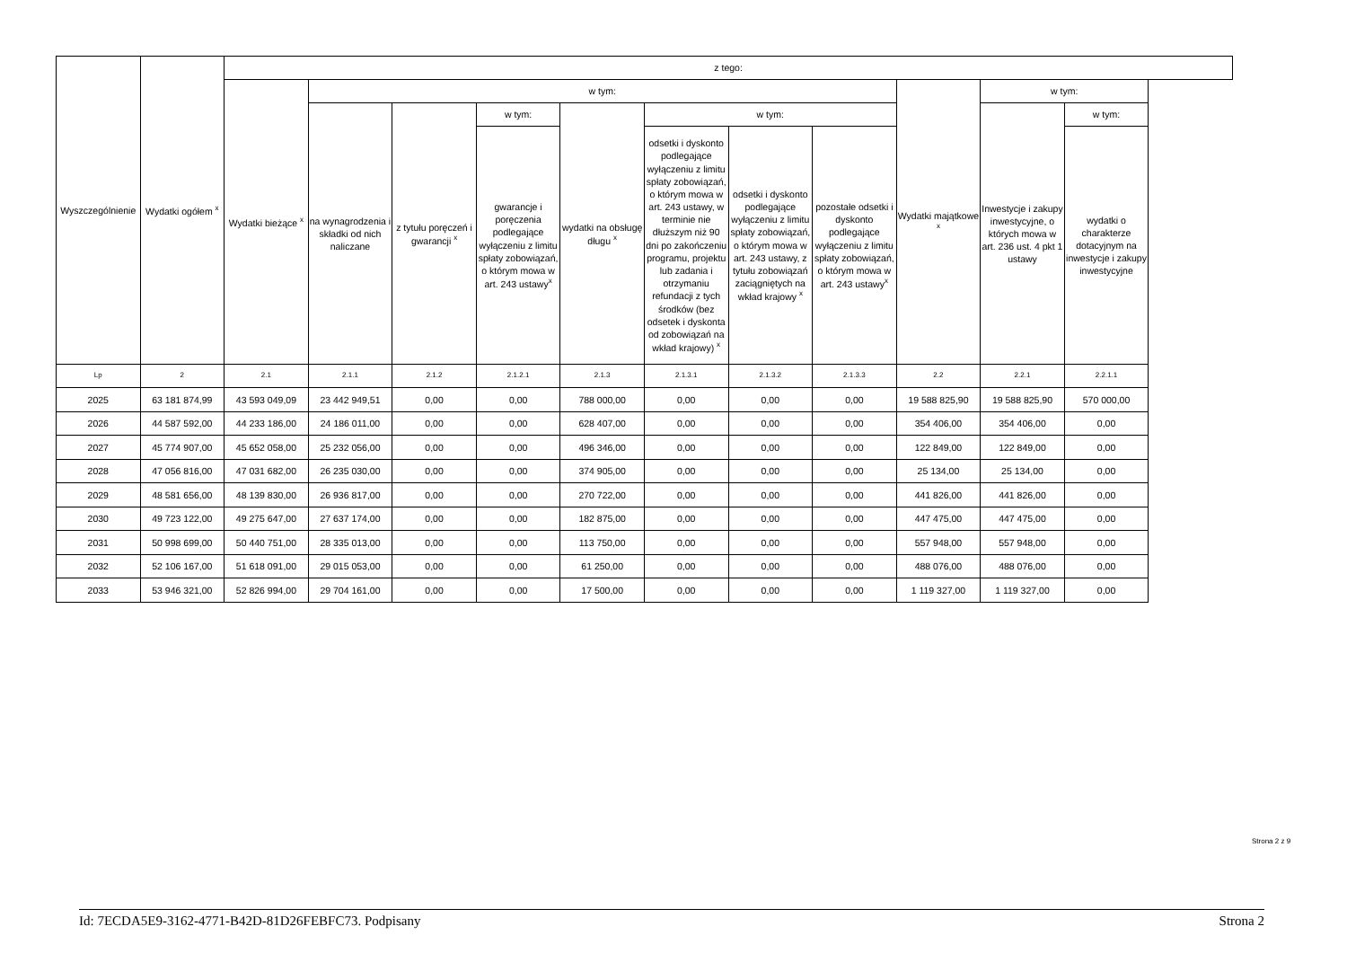| Wyszczególnienie | Wydatki ogółem <sup>x</sup> | z tego: | | | | | | | | | | |
| --- | --- | --- | --- | --- | --- | --- | --- | --- | --- | --- | --- | --- |
| | | Wydatki bieżące <sup>x</sup> | w tym: | | | | | | | Wydatki majątkowe <sup>x</sup> | w tym: | |
| | | | na wynagrodzenia i składki od nich naliczane | z tytułu poręczeń i gwarancji <sup>x</sup> | w tym: | wydatki na obsługę długu <sup>x</sup> | w tym: | | | | Inwestycje i zakupy inwestycyjne, o których mowa w art. 236 ust. 4 pkt 1 ustawy | w tym: |
| | | | | | gwarancje i poręczenia podlegające wyłączeniu z limitu spłaty zobowiązań, o którym mowa w art. 243 ustawy<sup>x</sup> | | odsetki i dyskonto podlegające wyłączeniu z limitu spłaty zobowiązań, o którym mowa w art. 243 ustawy, w terminie nie dłuższym niż 90 dni po zakończeniu programu, projektu lub zadania i otrzymaniu refundacji z tych środków (bez odsetek i dyskonta od zobowiązań na wkład krajowy) <sup>x</sup> | odsetki i dyskonto podlegające wyłączeniu z limitu spłaty zobowiązań, o którym mowa w art. 243 ustawy, z tytułu zobowiązań zaciągniętych na wkład krajowy <sup>x</sup> | pozostałe odsetki i dyskonto podlegające wyłączeniu z limitu spłaty zobowiązań, o którym mowa w art. 243 ustawy<sup>x</sup> | | | wydatki o charakterze dotacyjnym na inwestycje i zakupy inwestycyjne |
| Lp | 2 | 2.1 | 2.1.1 | 2.1.2 | 2.1.2.1 | 2.1.3 | 2.1.3.1 | 2.1.3.2 | 2.1.3.3 | 2.2 | 2.2.1 | 2.2.1.1 |
| 2025 | 63 181 874,99 | 43 593 049,09 | 23 442 949,51 | 0,00 | 0,00 | 788 000,00 | 0,00 | 0,00 | 0,00 | 19 588 825,90 | 19 588 825,90 | 570 000,00 |
| 2026 | 44 587 592,00 | 44 233 186,00 | 24 186 011,00 | 0,00 | 0,00 | 628 407,00 | 0,00 | 0,00 | 0,00 | 354 406,00 | 354 406,00 | 0,00 |
| 2027 | 45 774 907,00 | 45 652 058,00 | 25 232 056,00 | 0,00 | 0,00 | 496 346,00 | 0,00 | 0,00 | 0,00 | 122 849,00 | 122 849,00 | 0,00 |
| 2028 | 47 056 816,00 | 47 031 682,00 | 26 235 030,00 | 0,00 | 0,00 | 374 905,00 | 0,00 | 0,00 | 0,00 | 25 134,00 | 25 134,00 | 0,00 |
| 2029 | 48 581 656,00 | 48 139 830,00 | 26 936 817,00 | 0,00 | 0,00 | 270 722,00 | 0,00 | 0,00 | 0,00 | 441 826,00 | 441 826,00 | 0,00 |
| 2030 | 49 723 122,00 | 49 275 647,00 | 27 637 174,00 | 0,00 | 0,00 | 182 875,00 | 0,00 | 0,00 | 0,00 | 447 475,00 | 447 475,00 | 0,00 |
| 2031 | 50 998 699,00 | 50 440 751,00 | 28 335 013,00 | 0,00 | 0,00 | 113 750,00 | 0,00 | 0,00 | 0,00 | 557 948,00 | 557 948,00 | 0,00 |
| 2032 | 52 106 167,00 | 51 618 091,00 | 29 015 053,00 | 0,00 | 0,00 | 61 250,00 | 0,00 | 0,00 | 0,00 | 488 076,00 | 488 076,00 | 0,00 |
| 2033 | 53 946 321,00 | 52 826 994,00 | 29 704 161,00 | 0,00 | 0,00 | 17 500,00 | 0,00 | 0,00 | 0,00 | 1 119 327,00 | 1 119 327,00 | 0,00 |
Strona 2 z 9
Id: 7ECDA5E9-3162-4771-B42D-81D26FEBFC73. Podpisany Strona 2